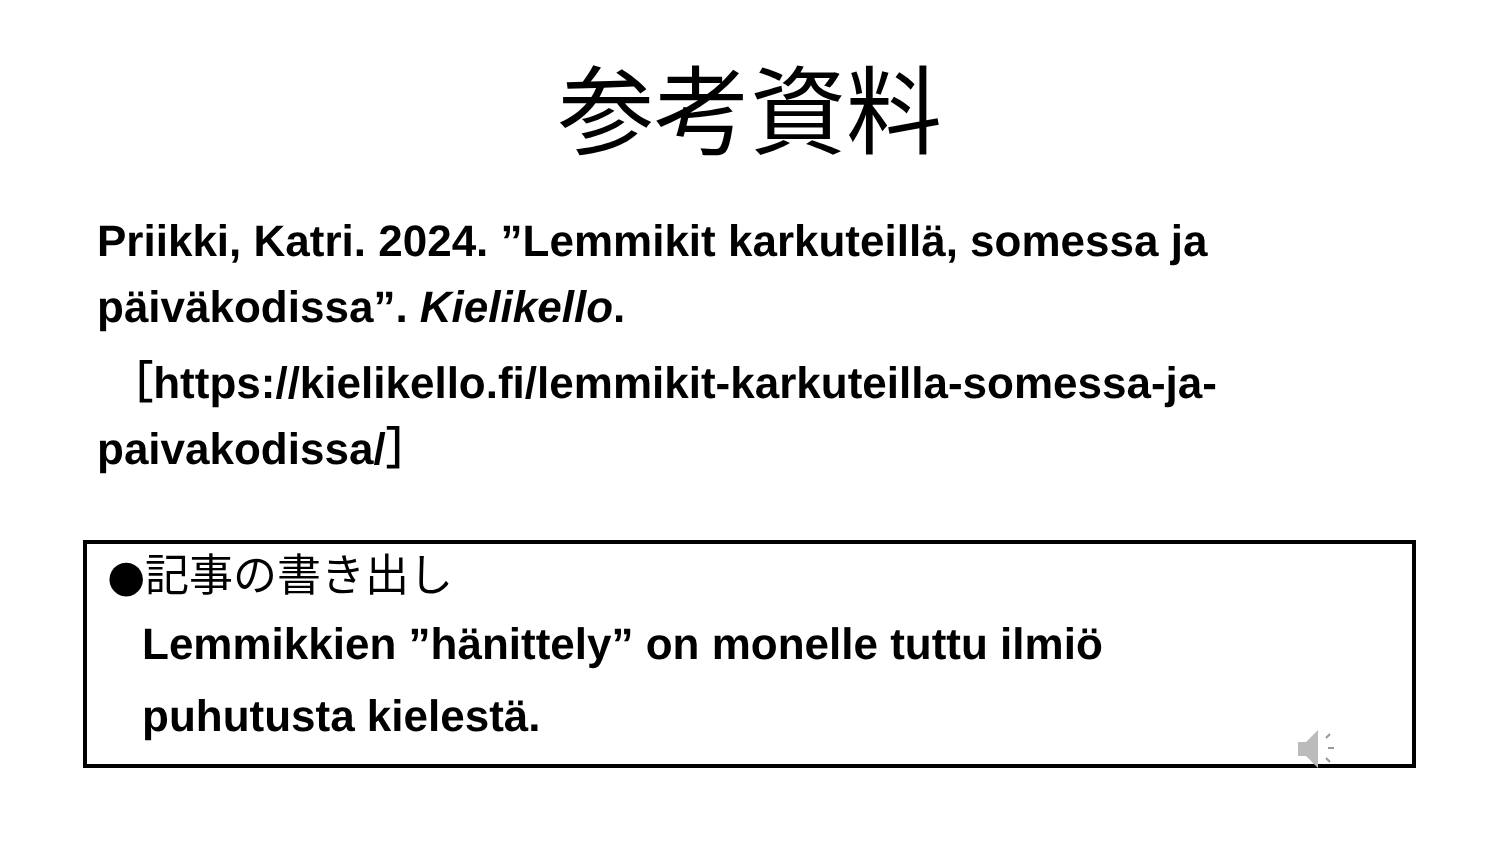参考資料
Priikki, Katri. 2024. ”Lemmikit karkuteillä, somessa ja päiväkodissa”. Kielikello.
［https://kielikello.fi/lemmikit-karkuteilla-somessa-ja-paivakodissa/］
●記事の書き出し
Lemmikkien ”hänittely” on monelle tuttu ilmiö
puhutusta kielestä.